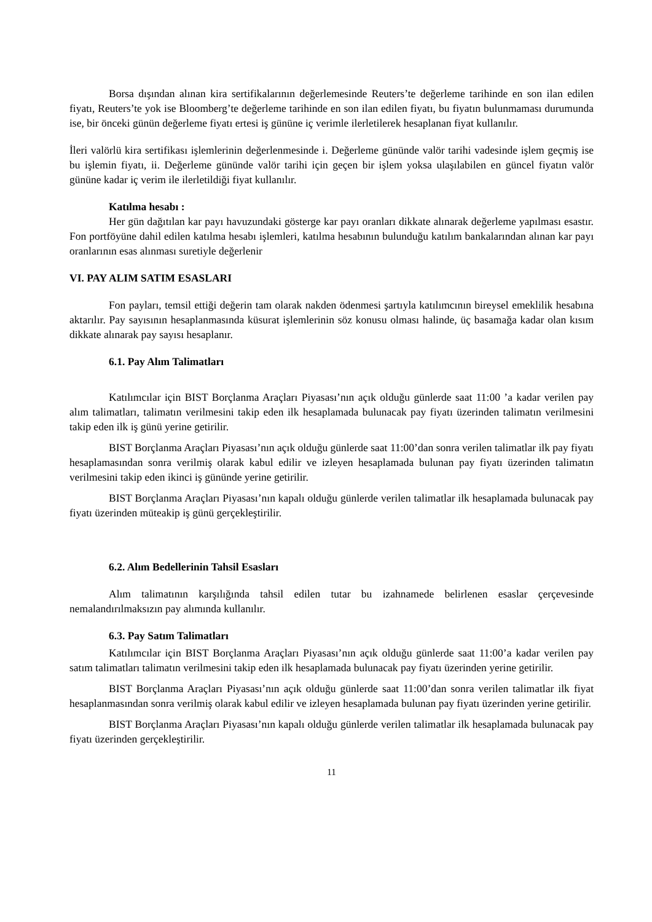Borsa dışından alınan kira sertifikalarının değerlemesinde Reuters’te değerleme tarihinde en son ilan edilen fiyatı, Reuters’te yok ise Bloomberg’te değerleme tarihinde en son ilan edilen fiyatı, bu fiyatın bulunmaması durumunda ise, bir önceki günün değerleme fiyatı ertesi iş gününe iç verimle ilerletilerek hesaplanan fiyat kullanılır.
İleri valörlü kira sertifikası işlemlerinin değerlenmesinde i. Değerleme gününde valör tarihi vadesinde işlem geçmiş ise bu işlemin fiyatı, ii. Değerleme gününde valör tarihi için geçen bir işlem yoksa ulaşılabilen en güncel fiyatın valör gününe kadar iç verim ile ilerletildiği fiyat kullanılır.
Katılma hesabı :
Her gün dağıtılan kar payı havuzundaki gösterge kar payı oranları dikkate alınarak değerleme yapılması esastır. Fon portföyüne dahil edilen katılma hesabı işlemleri, katılma hesabının bulunduğu katılım bankalarından alınan kar payı oranlarının esas alınması suretiyle değerlenir
VI. PAY ALIM SATIM ESASLARI
Fon payları, temsil ettiği değerin tam olarak nakden ödenmesi şartıyla katılımcının bireysel emeklilik hesabına aktarılır. Pay sayısının hesaplanmasında küsurat işlemlerinin söz konusu olması halinde, üç basamağa kadar olan kısım dikkate alınarak pay sayısı hesaplanır.
6.1. Pay Alım Talimatları
Katılımcılar için BIST Borçlanma Araçları Piyasası’nın açık olduğu günlerde saat 11:00 ’a kadar verilen pay alım talimatları, talimatın verilmesini takip eden ilk hesaplamada bulunacak pay fiyatı üzerinden talimatın verilmesini takip eden ilk iş günü yerine getirilir.
BIST Borçlanma Araçları Piyasası’nın açık olduğu günlerde saat 11:00’dan sonra verilen talimatlar ilk pay fiyatı hesaplamasından sonra verilmiş olarak kabul edilir ve izleyen hesaplamada bulunan pay fiyatı üzerinden talimatın verilmesini takip eden ikinci iş gününde yerine getirilir.
BIST Borçlanma Araçları Piyasası’nın kapalı olduğu günlerde verilen talimatlar ilk hesaplamada bulunacak pay fiyatı üzerinden müteakip iş günü gerçekleştirilir.
6.2. Alım Bedellerinin Tahsil Esasları
Alım talimatının karşılığında tahsil edilen tutar bu izahnamede belirlenen esaslar çerçevesinde nemalandırılmaksızın pay alımında kullanılır.
6.3. Pay Satım Talimatları
Katılımcılar için BIST Borçlanma Araçları Piyasası’nın açık olduğu günlerde saat 11:00’a kadar verilen pay satım talimatları talimatın verilmesini takip eden ilk hesaplamada bulunacak pay fiyatı üzerinden yerine getirilir.
BIST Borçlanma Araçları Piyasası’nın açık olduğu günlerde saat 11:00’dan sonra verilen talimatlar ilk fiyat hesaplanmasından sonra verilmiş olarak kabul edilir ve izleyen hesaplamada bulunan pay fiyatı üzerinden yerine getirilir.
BIST Borçlanma Araçları Piyasası’nın kapalı olduğu günlerde verilen talimatlar ilk hesaplamada bulunacak pay fiyatı üzerinden gerçekleştirilir.
11